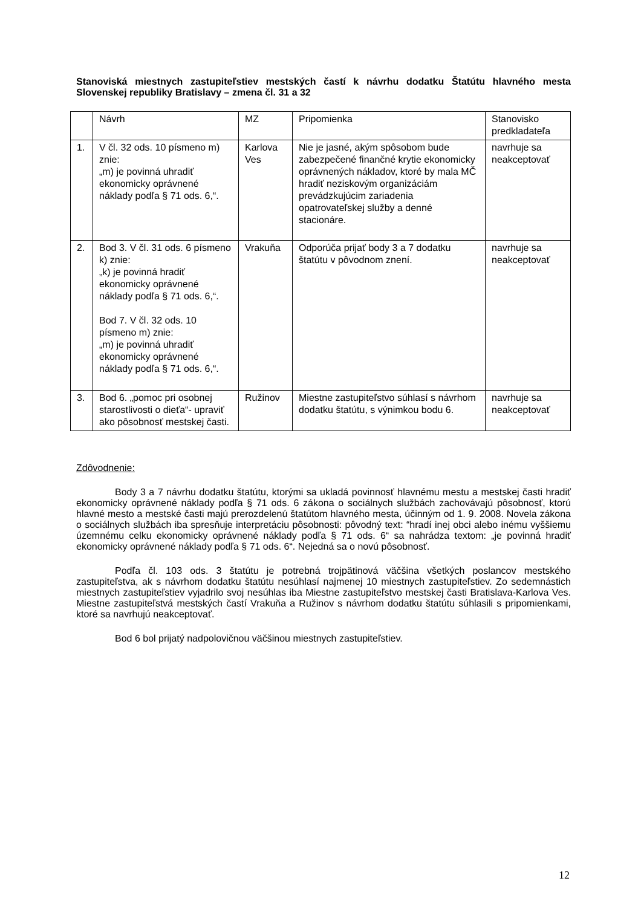Stanoviská miestnych zastupiteľstiev mestských častí k návrhu dodatku Štatútu hlavného mesta Slovenskej republiky Bratislavy – zmena čl. 31 a 32
| | Návrh | MZ | Pripomienka | Stanovisko predkladateľa |
| 1. | V čl. 32 ods. 10 písmeno m) znie: „m) je povinná uhradiť ekonomicky oprávnené náklady podľa § 71 ods. 6,“. | Karlova Ves | Nie je jasné, akým spôsobom bude zabezpečené finančné krytie ekonomicky oprávnených nákladov, ktoré by mala MČ hradiť neziskovým organizáciám prevádzkujúcim zariadenia opatrovateľskej služby a denné stacionáre. | navrhuje sa neakceptovať |
| 2. | Bod 3. V čl. 31 ods. 6 písmeno k) znie: „k) je povinná hradiť ekonomicky oprávnené náklady podľa § 71 ods. 6,“. Bod 7. V čl. 32 ods. 10 písmeno m) znie: „m) je povinná uhradiť ekonomicky oprávnené náklady podľa § 71 ods. 6,“. | Vrakuňa | Odporúča prijať body 3 a 7 dodatku štatútu v pôvodnom znení. | navrhuje sa neakceptovať |
| 3. | Bod 6. „pomoc pri osobnej starostlivosti o dieťa“- upraviť ako pôsobnosť mestskej časti. | Ružinov | Miestne zastupiteľstvo súhlasí s návrhom dodatku štatútu, s výnimkou bodu 6. | navrhuje sa neakceptovať |
Zdôvodnenie:
Body 3 a 7 návrhu dodatku štatútu, ktorými sa ukladá povinnosť hlavnému mestu a mestskej časti hradiť ekonomicky oprávnené náklady podľa § 71 ods. 6 zákona o sociálnych službách zachovávajú pôsobnosť, ktorú hlavné mesto a mestské časti majú prerozdelenú štatútom hlavného mesta, účinným od 1. 9. 2008. Novela zákona o sociálnych službách iba spresňuje interpretáciu pôsobnosti: pôvodný text: “hradí inej obci alebo inému vyššiemu územnému celku ekonomicky oprávnené náklady podľa § 71 ods. 6“ sa nahrádza textom: „je povinná hradiť ekonomicky oprávnené náklady podľa § 71 ods. 6“. Nejedná sa o novú pôsobnosť.
Podľa čl. 103 ods. 3 štatútu je potrebná trojpätinová väčšina všetkých poslancov mestského zastupiteľstva, ak s návrhom dodatku štatútu nesúhlasí najmenej 10 miestnych zastupiteľstiev. Zo sedemnástich miestnych zastupiteľstiev vyjadrilo svoj nesúhlas iba Miestne zastupiteľstvo mestskej časti Bratislava-Karlova Ves. Miestne zastupiteľstvá mestských častí Vrakuňa a Ružinov s návrhom dodatku štatútu súhlasili s pripomienkami, ktoré sa navrhujú neakceptovať.
Bod 6 bol prijatý nadpolovičnou väčšinou miestnych zastupiteľstiev.
12